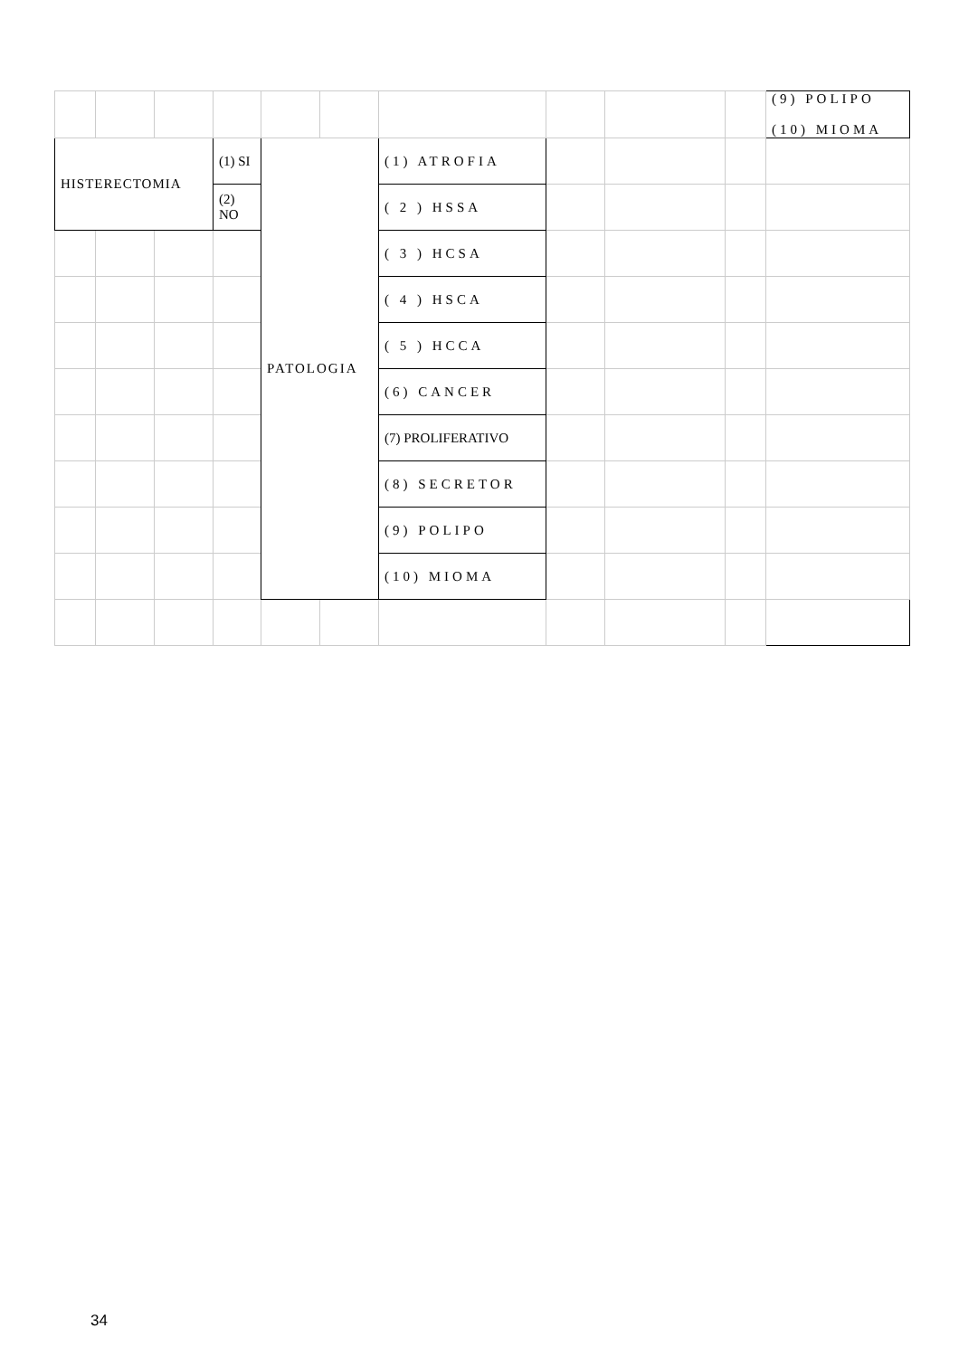| | | | | | | | | | | (9) POLIPO (10) MIOMA |
| HISTERECTOMIA | | | (1) SI | PATOLOGIA | | (1) ATROFIA | | | | |
| | | | (2) NO | | | ( 2 ) HSSA | | | | |
| | | | | | | ( 3 ) HCSA | | | | |
| | | | | | | ( 4 ) HSCA | | | | |
| | | | | | | ( 5 ) HCCA | | | | |
| | | | | | | (6) CANCER | | | | |
| | | | | | | (7) PROLIFERATIVO | | | | |
| | | | | | | (8) SECRETOR | | | | |
| | | | | | | (9) POLIPO | | | | |
| | | | | | | (10) MIOMA | | | | |
34